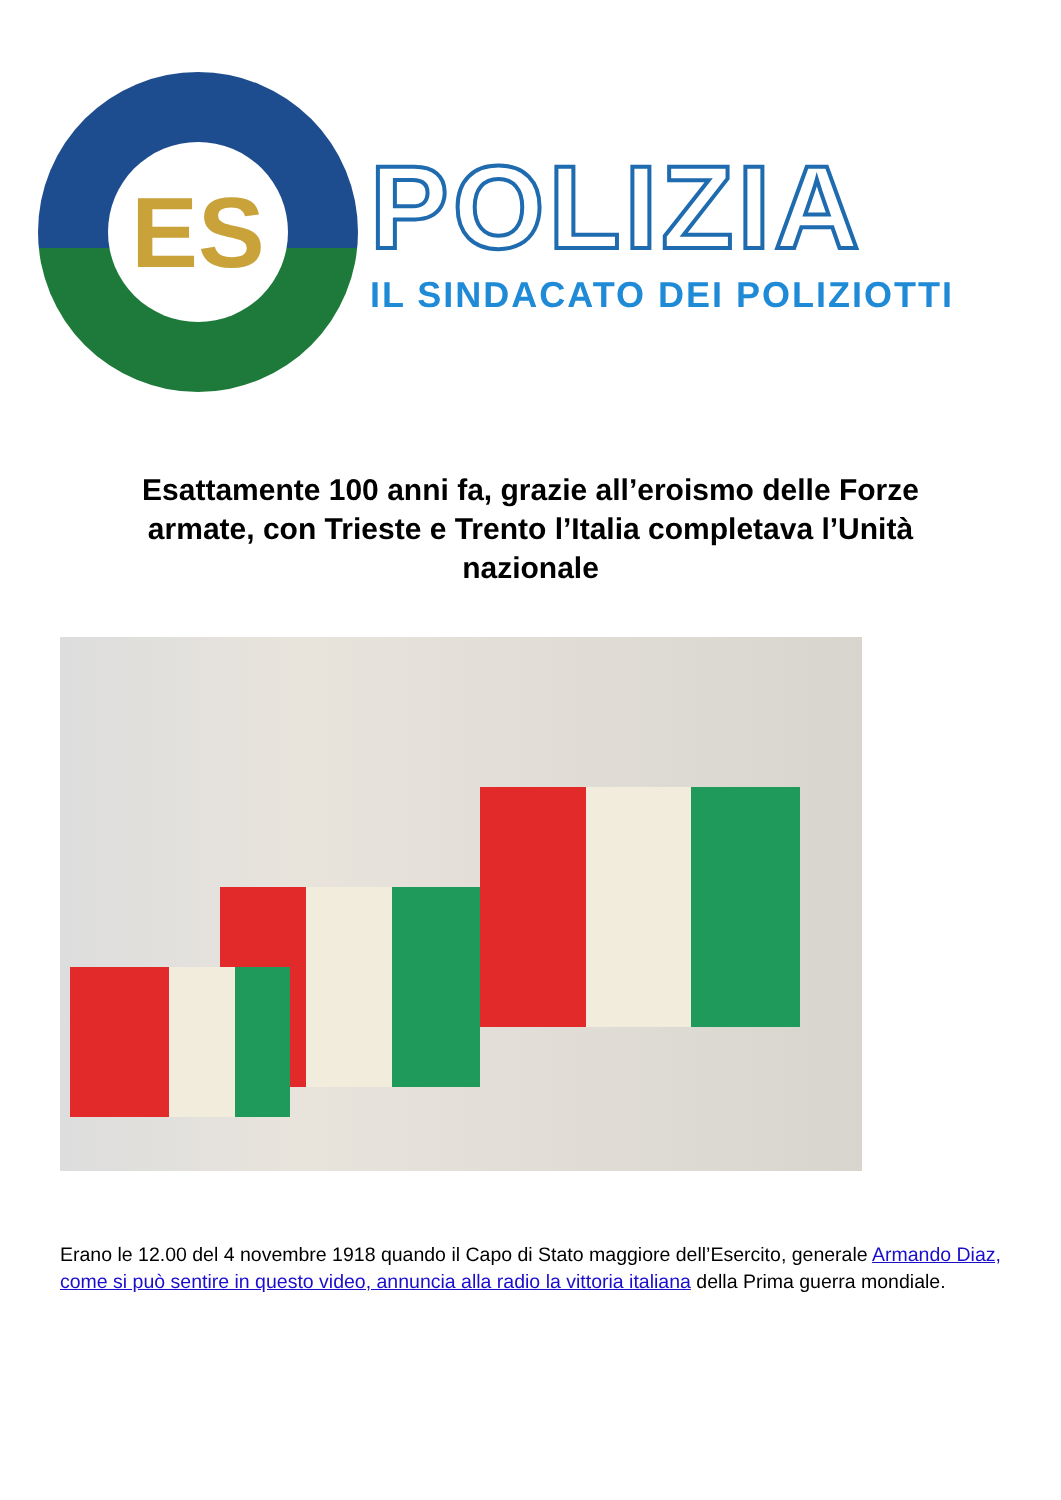ES
POLIZIA
IL SINDACATO DEI POLIZIOTTI
Esattamente 100 anni fa, grazie all’eroismo delle Forze armate, con Trieste e Trento l’Italia completava l’Unità nazionale
Erano le 12.00 del 4 novembre 1918 quando il Capo di Stato maggiore dell’Esercito, generale Armando Diaz, come si può sentire in questo video, annuncia alla radio la vittoria italiana della Prima guerra mondiale.